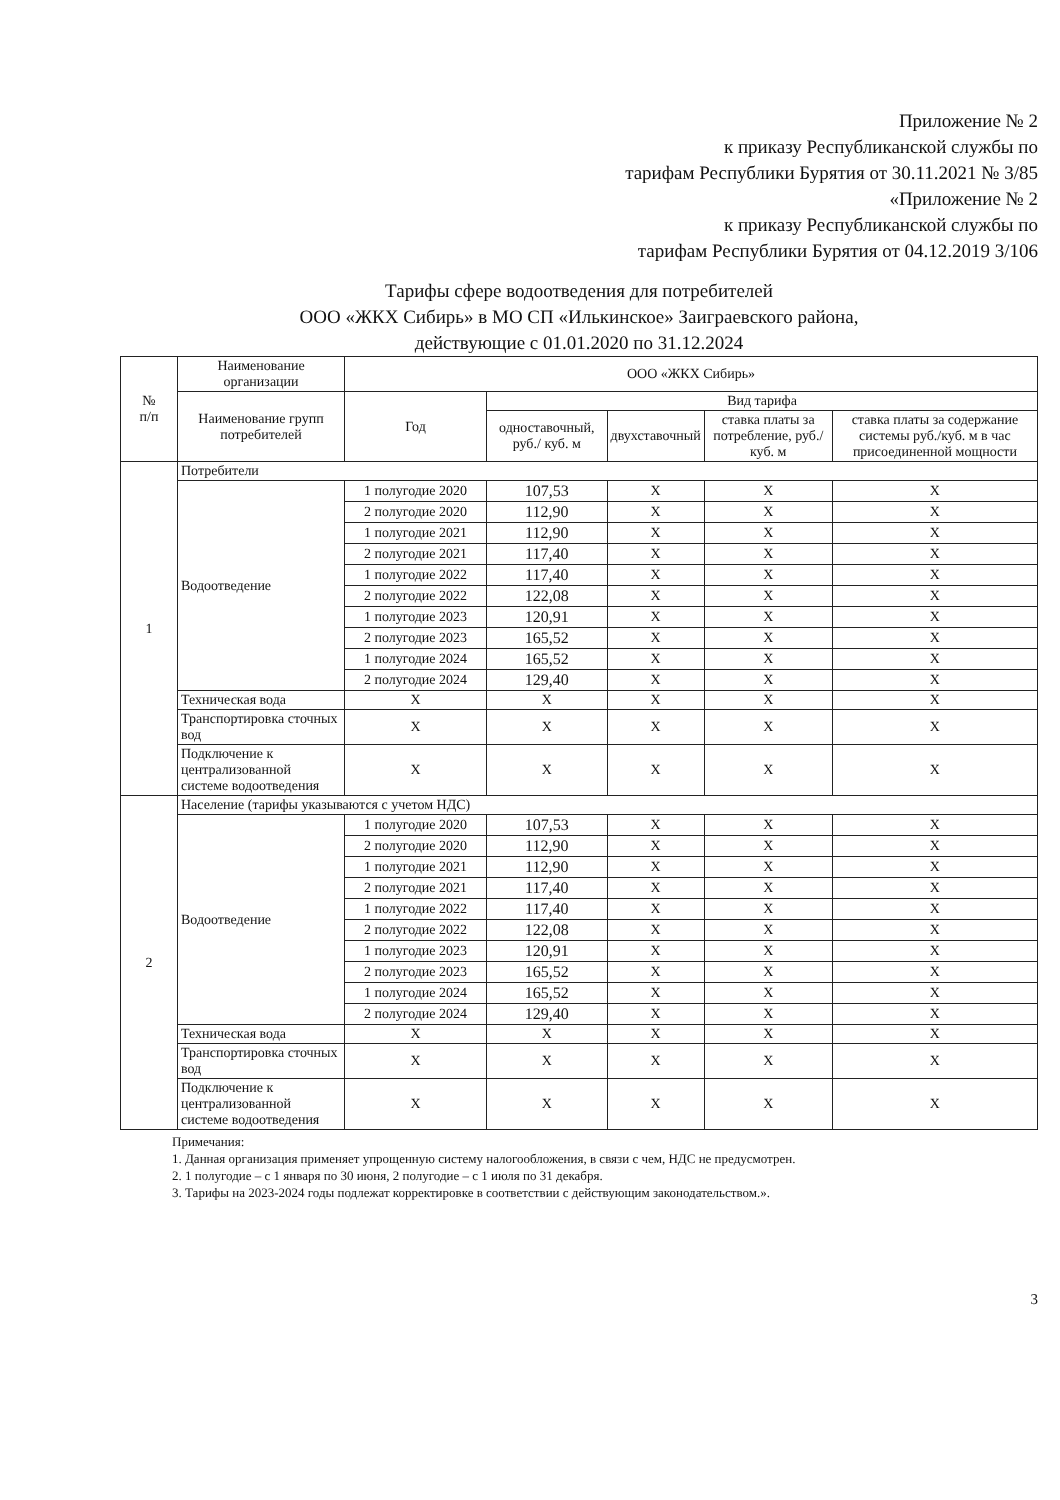Приложение № 2
к приказу Республиканской службы по
тарифам Республики Бурятия от 30.11.2021 № 3/85
«Приложение № 2
к приказу Республиканской службы по
тарифам Республики Бурятия от 04.12.2019 3/106
Тарифы сфере водоотведения для потребителей
ООО «ЖКХ Сибирь» в МО СП «Илькинское» Заиграевского района,
действующие с 01.01.2020 по 31.12.2024
| № п/п | Наименование организации | ООО «ЖКХ Сибирь» | | | | |
| --- | --- | --- | --- | --- | --- | --- |
| | Наименование групп потребителей | Год | Вид тарифа | | | |
| | | | одноставочный, руб./ куб. м | двухставочный | ставка платы за потребление, руб./ куб. м | ставка платы за содержание системы руб./куб. м в час присоединенной мощности |
| 1 | Потребители | | | | | |
| | Водоотведение | 1 полугодие 2020 | 107,53 | X | X | X |
| | | 2 полугодие 2020 | 112,90 | X | X | X |
| | | 1 полугодие 2021 | 112,90 | X | X | X |
| | | 2 полугодие 2021 | 117,40 | X | X | X |
| | | 1 полугодие 2022 | 117,40 | X | X | X |
| | | 2 полугодие 2022 | 122,08 | X | X | X |
| | | 1 полугодие 2023 | 120,91 | X | X | X |
| | | 2 полугодие 2023 | 165,52 | X | X | X |
| | | 1 полугодие 2024 | 165,52 | X | X | X |
| | | 2 полугодие 2024 | 129,40 | X | X | X |
| | Техническая вода | X | X | X | X | X |
| | Транспортировка сточных вод | X | X | X | X | X |
| | Подключение к централизованной системе водоотведения | X | X | X | X | X |
| 2 | Население (тарифы указываются с учетом НДС) | | | | | |
| | Водоотведение | 1 полугодие 2020 | 107,53 | X | X | X |
| | | 2 полугодие 2020 | 112,90 | X | X | X |
| | | 1 полугодие 2021 | 112,90 | X | X | X |
| | | 2 полугодие 2021 | 117,40 | X | X | X |
| | | 1 полугодие 2022 | 117,40 | X | X | X |
| | | 2 полугодие 2022 | 122,08 | X | X | X |
| | | 1 полугодие 2023 | 120,91 | X | X | X |
| | | 2 полугодие 2023 | 165,52 | X | X | X |
| | | 1 полугодие 2024 | 165,52 | X | X | X |
| | | 2 полугодие 2024 | 129,40 | X | X | X |
| | Техническая вода | X | X | X | X | X |
| | Транспортировка сточных вод | X | X | X | X | X |
| | Подключение к централизованной системе водоотведения | X | X | X | X | X |
Примечания:
1. Данная организация применяет упрощенную систему налогообложения, в связи с чем, НДС не предусмотрен.
2. 1 полугодие – с 1 января по 30 июня, 2 полугодие – с 1 июля по 31 декабря.
3. Тарифы на 2023-2024 годы подлежат корректировке в соответствии с действующим законодательством.».
3